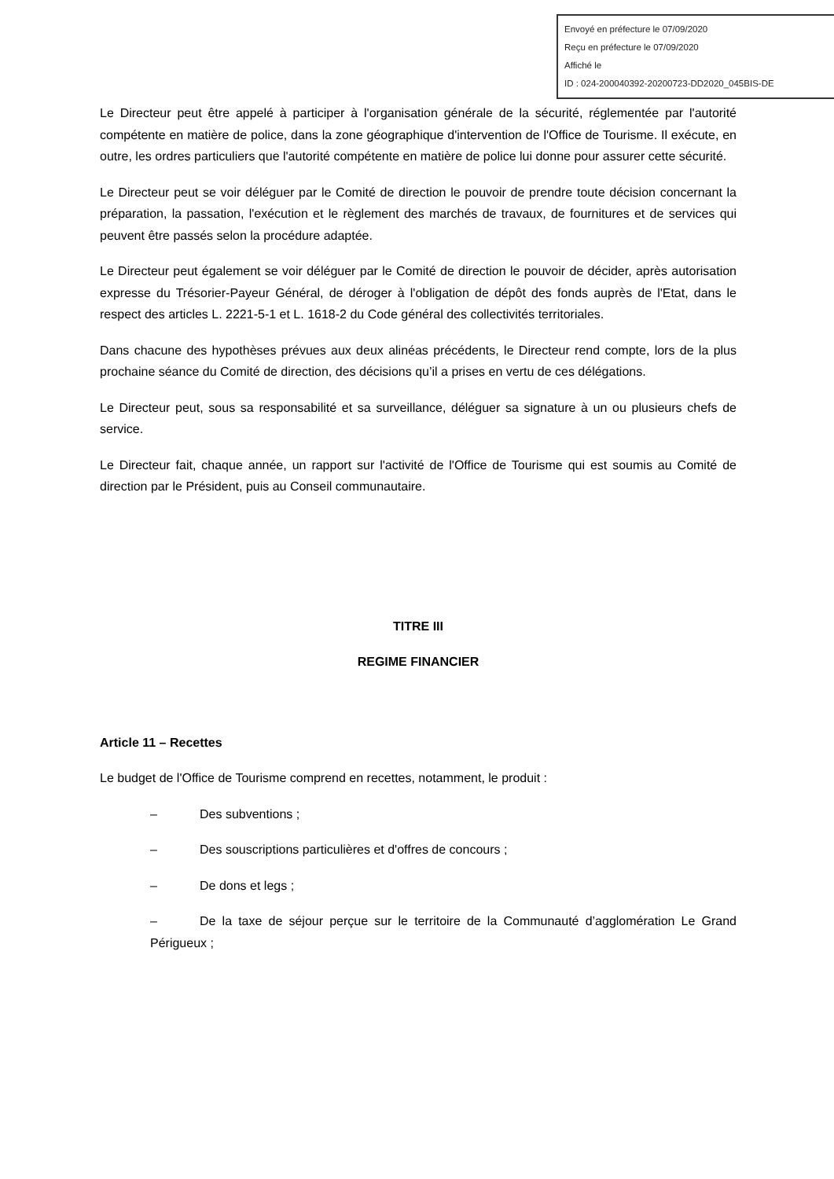Envoyé en préfecture le 07/09/2020
Reçu en préfecture le 07/09/2020
Affiché le
ID : 024-200040392-20200723-DD2020_045BIS-DE
Le Directeur peut être appelé à participer à l'organisation générale de la sécurité, réglementée par l'autorité compétente en matière de police, dans la zone géographique d'intervention de l'Office de Tourisme. Il exécute, en outre, les ordres particuliers que l'autorité compétente en matière de police lui donne pour assurer cette sécurité.
Le Directeur peut se voir déléguer par le Comité de direction le pouvoir de prendre toute décision concernant la préparation, la passation, l'exécution et le règlement des marchés de travaux, de fournitures et de services qui peuvent être passés selon la procédure adaptée.
Le Directeur peut également se voir déléguer par le Comité de direction le pouvoir de décider, après autorisation expresse du Trésorier-Payeur Général, de déroger à l'obligation de dépôt des fonds auprès de l'Etat, dans le respect des articles L. 2221-5-1 et L. 1618-2 du Code général des collectivités territoriales.
Dans chacune des hypothèses prévues aux deux alinéas précédents, le Directeur rend compte, lors de la plus prochaine séance du Comité de direction, des décisions qu’il a prises en vertu de ces délégations.
Le Directeur peut, sous sa responsabilité et sa surveillance, déléguer sa signature à un ou plusieurs chefs de service.
Le Directeur fait, chaque année, un rapport sur l'activité de l'Office de Tourisme qui est soumis au Comité de direction par le Président, puis au Conseil communautaire.
TITRE III
REGIME FINANCIER
Article 11 – Recettes
Le budget de l'Office de Tourisme comprend en recettes, notamment, le produit :
– Des subventions ;
– Des souscriptions particulières et d'offres de concours ;
– De dons et legs ;
– De la taxe de séjour perçue sur le territoire de la Communauté d’agglomération Le Grand Périgueux ;